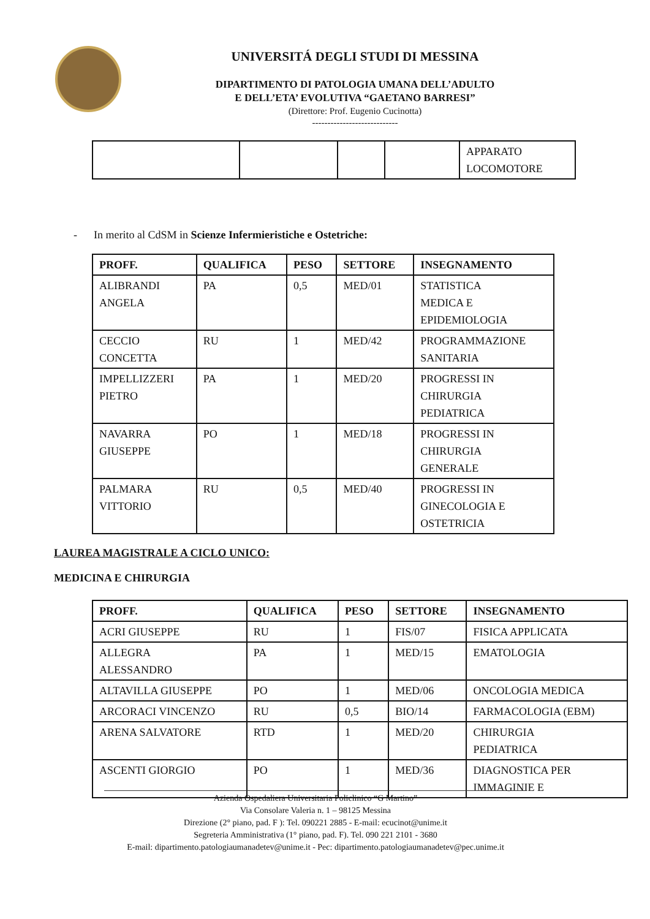UNIVERSITÁ DEGLI STUDI DI MESSINA
DIPARTIMENTO DI PATOLOGIA UMANA DELL’ADULTO
E DELL’ETA’ EVOLUTIVA “GAETANO BARRESI”
(Direttore: Prof. Eugenio Cucinotta)
----------------------------
| | | | | APPARATO LOCOMOTORE |
- In merito al CdSM in Scienze Infermieristiche e Ostetriche:
| PROFF. | QUALIFICA | PESO | SETTORE | INSEGNAMENTO |
| --- | --- | --- | --- | --- |
| ALIBRANDI ANGELA | PA | 0,5 | MED/01 | STATISTICA MEDICA E EPIDEMIOLOGIA |
| CECCIO CONCETTA | RU | 1 | MED/42 | PROGRAMMAZIONE SANITARIA |
| IMPELLIZZERI PIETRO | PA | 1 | MED/20 | PROGRESSI IN CHIRURGIA PEDIATRICA |
| NAVARRA GIUSEPPE | PO | 1 | MED/18 | PROGRESSI IN CHIRURGIA GENERALE |
| PALMARA VITTORIO | RU | 0,5 | MED/40 | PROGRESSI IN GINECOLOGIA E OSTETRICIA |
LAUREA MAGISTRALE A CICLO UNICO:
MEDICINA E CHIRURGIA
| PROFF. | QUALIFICA | PESO | SETTORE | INSEGNAMENTO |
| --- | --- | --- | --- | --- |
| ACRI GIUSEPPE | RU | 1 | FIS/07 | FISICA APPLICATA |
| ALLEGRA ALESSANDRO | PA | 1 | MED/15 | EMATOLOGIA |
| ALTAVILLA GIUSEPPE | PO | 1 | MED/06 | ONCOLOGIA MEDICA |
| ARCORACI VINCENZO | RU | 0,5 | BIO/14 | FARMACOLOGIA (EBM) |
| ARENA SALVATORE | RTD | 1 | MED/20 | CHIRURGIA PEDIATRICA |
| ASCENTI GIORGIO | PO | 1 | MED/36 | DIAGNOSTICA PER IMMAGINIE E |
Azienda Ospedaliera Universitaria Policlinico “G Martino”
Via Consolare Valeria n. 1 – 98125 Messina
Direzione (2° piano, pad. F ): Tel. 090221 2885 - E-mail: ecucinot@unime.it
Segreteria Amministrativa (1° piano, pad. F). Tel. 090 221 2101 - 3680
E-mail: dipartimento.patologiaumanadetev@unime.it - Pec: dipartimento.patologiaumanadetev@pec.unime.it